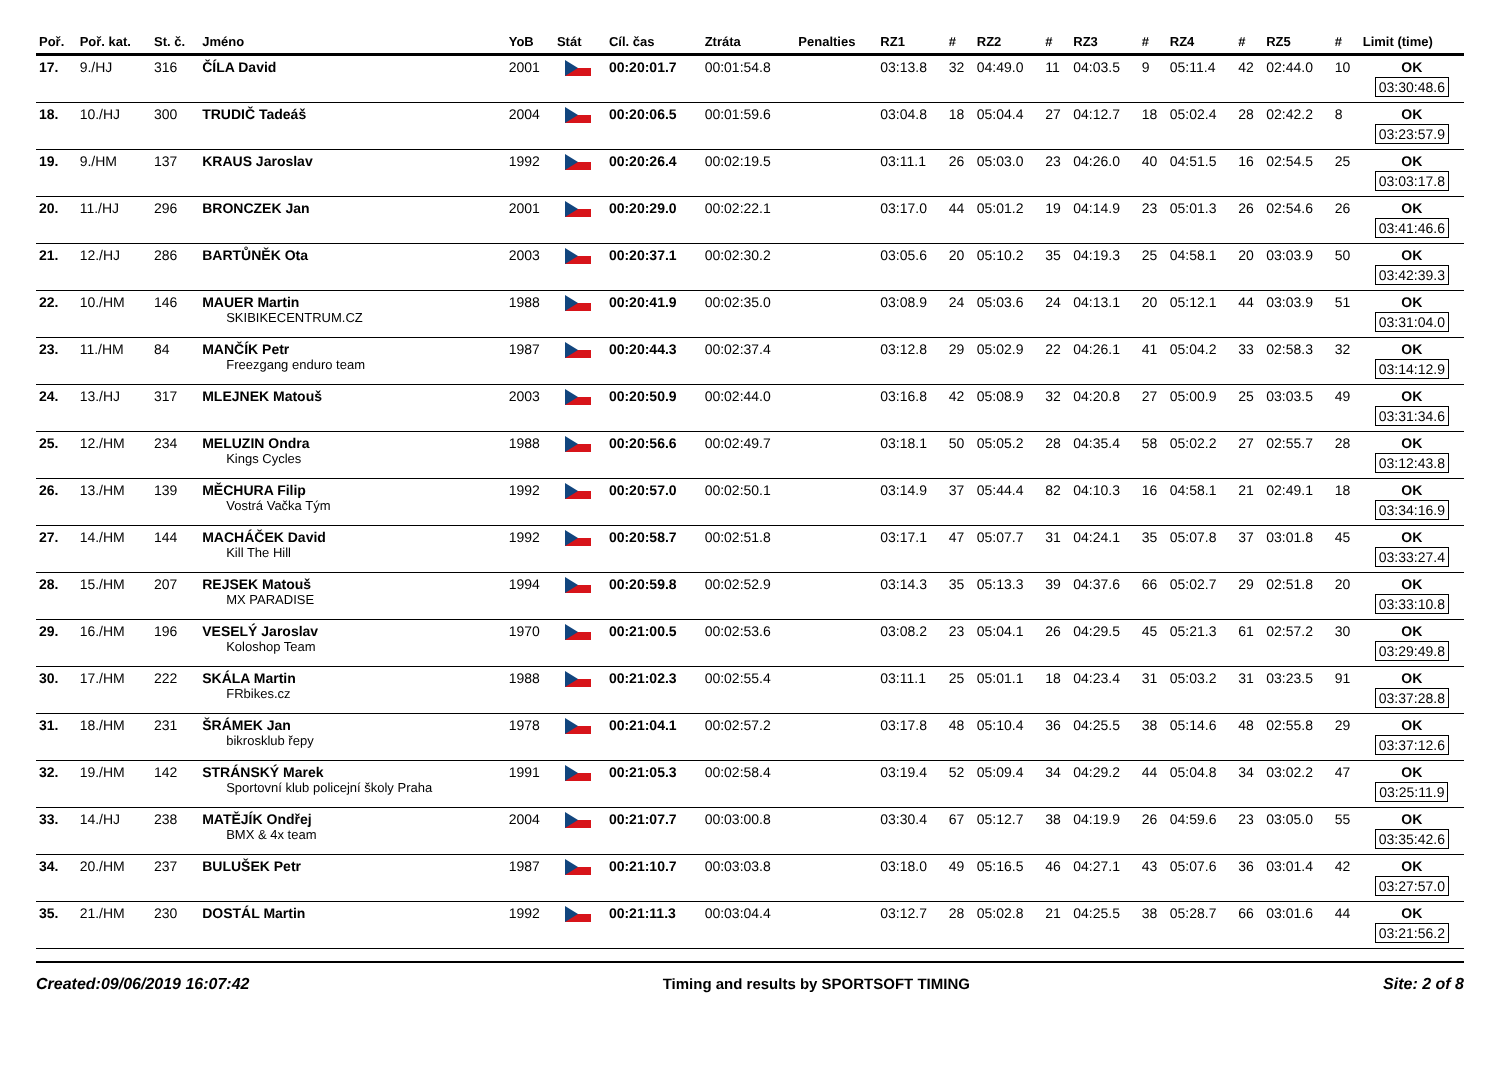| Poř. | Poř. kat. | St. č. | Jméno | YoB | Stát | Cíl. čas | Ztráta | Penalties | RZ1 | # | RZ2 | # | RZ3 | # | RZ4 | # | RZ5 | # | Limit (time) |
| --- | --- | --- | --- | --- | --- | --- | --- | --- | --- | --- | --- | --- | --- | --- | --- | --- | --- | --- | --- |
| 17. | 9./HJ | 316 | ČÍLA David | 2001 | | 00:20:01.7 | 00:01:54.8 | | 03:13.8 | 32 | 04:49.0 | 11 | 04:03.5 | 9 | 05:11.4 | 42 | 02:44.0 | 10 | OK 03:30:48.6 |
| 18. | 10./HJ | 300 | TRUDIČ Tadeáš | 2004 | | 00:20:06.5 | 00:01:59.6 | | 03:04.8 | 18 | 05:04.4 | 27 | 04:12.7 | 18 | 05:02.4 | 28 | 02:42.2 | 8 | OK 03:23:57.9 |
| 19. | 9./HM | 137 | KRAUS Jaroslav | 1992 | | 00:20:26.4 | 00:02:19.5 | | 03:11.1 | 26 | 05:03.0 | 23 | 04:26.0 | 40 | 04:51.5 | 16 | 02:54.5 | 25 | OK 03:03:17.8 |
| 20. | 11./HJ | 296 | BRONCZEK Jan | 2001 | | 00:20:29.0 | 00:02:22.1 | | 03:17.0 | 44 | 05:01.2 | 19 | 04:14.9 | 23 | 05:01.3 | 26 | 02:54.6 | 26 | OK 03:41:46.6 |
| 21. | 12./HJ | 286 | BARTŮNĚK Ota | 2003 | | 00:20:37.1 | 00:02:30.2 | | 03:05.6 | 20 | 05:10.2 | 35 | 04:19.3 | 25 | 04:58.1 | 20 | 03:03.9 | 50 | OK 03:42:39.3 |
| 22. | 10./HM | 146 | MAUER Martin SKIBIKECENTRUM.CZ | 1988 | | 00:20:41.9 | 00:02:35.0 | | 03:08.9 | 24 | 05:03.6 | 24 | 04:13.1 | 20 | 05:12.1 | 44 | 03:03.9 | 51 | OK 03:31:04.0 |
| 23. | 11./HM | 84 | MANČÍK Petr Freezgang enduro team | 1987 | | 00:20:44.3 | 00:02:37.4 | | 03:12.8 | 29 | 05:02.9 | 22 | 04:26.1 | 41 | 05:04.2 | 33 | 02:58.3 | 32 | OK 03:14:12.9 |
| 24. | 13./HJ | 317 | MLEJNEK Matouš | 2003 | | 00:20:50.9 | 00:02:44.0 | | 03:16.8 | 42 | 05:08.9 | 32 | 04:20.8 | 27 | 05:00.9 | 25 | 03:03.5 | 49 | OK 03:31:34.6 |
| 25. | 12./HM | 234 | MELUZIN Ondra Kings Cycles | 1988 | | 00:20:56.6 | 00:02:49.7 | | 03:18.1 | 50 | 05:05.2 | 28 | 04:35.4 | 58 | 05:02.2 | 27 | 02:55.7 | 28 | OK 03:12:43.8 |
| 26. | 13./HM | 139 | MĚCHURA Filip Vostrá Vačka Tým | 1992 | | 00:20:57.0 | 00:02:50.1 | | 03:14.9 | 37 | 05:44.4 | 82 | 04:10.3 | 16 | 04:58.1 | 21 | 02:49.1 | 18 | OK 03:34:16.9 |
| 27. | 14./HM | 144 | MACHÁČEK David Kill The Hill | 1992 | | 00:20:58.7 | 00:02:51.8 | | 03:17.1 | 47 | 05:07.7 | 31 | 04:24.1 | 35 | 05:07.8 | 37 | 03:01.8 | 45 | OK 03:33:27.4 |
| 28. | 15./HM | 207 | REJSEK Matouš MX PARADISE | 1994 | | 00:20:59.8 | 00:02:52.9 | | 03:14.3 | 35 | 05:13.3 | 39 | 04:37.6 | 66 | 05:02.7 | 29 | 02:51.8 | 20 | OK 03:33:10.8 |
| 29. | 16./HM | 196 | VESELÝ Jaroslav Koloshop Team | 1970 | | 00:21:00.5 | 00:02:53.6 | | 03:08.2 | 23 | 05:04.1 | 26 | 04:29.5 | 45 | 05:21.3 | 61 | 02:57.2 | 30 | OK 03:29:49.8 |
| 30. | 17./HM | 222 | SKÁLA Martin FRbikes.cz | 1988 | | 00:21:02.3 | 00:02:55.4 | | 03:11.1 | 25 | 05:01.1 | 18 | 04:23.4 | 31 | 05:03.2 | 31 | 03:23.5 | 91 | OK 03:37:28.8 |
| 31. | 18./HM | 231 | ŠRÁMEK Jan bikrosklub řepy | 1978 | | 00:21:04.1 | 00:02:57.2 | | 03:17.8 | 48 | 05:10.4 | 36 | 04:25.5 | 38 | 05:14.6 | 48 | 02:55.8 | 29 | OK 03:37:12.6 |
| 32. | 19./HM | 142 | STRÁNSKÝ Marek Sportovní klub policejní školy Praha | 1991 | | 00:21:05.3 | 00:02:58.4 | | 03:19.4 | 52 | 05:09.4 | 34 | 04:29.2 | 44 | 05:04.8 | 34 | 03:02.2 | 47 | OK 03:25:11.9 |
| 33. | 14./HJ | 238 | MATĚJÍK Ondřej BMX & 4x team | 2004 | | 00:21:07.7 | 00:03:00.8 | | 03:30.4 | 67 | 05:12.7 | 38 | 04:19.9 | 26 | 04:59.6 | 23 | 03:05.0 | 55 | OK 03:35:42.6 |
| 34. | 20./HM | 237 | BULUŠEK Petr | 1987 | | 00:21:10.7 | 00:03:03.8 | | 03:18.0 | 49 | 05:16.5 | 46 | 04:27.1 | 43 | 05:07.6 | 36 | 03:01.4 | 42 | OK 03:27:57.0 |
| 35. | 21./HM | 230 | DOSTÁL Martin | 1992 | | 00:21:11.3 | 00:03:04.4 | | 03:12.7 | 28 | 05:02.8 | 21 | 04:25.5 | 38 | 05:28.7 | 66 | 03:01.6 | 44 | OK 03:21:56.2 |
Created:09/06/2019 16:07:42 Timing and results by SPORTSOFT TIMING Site: 2 of 8